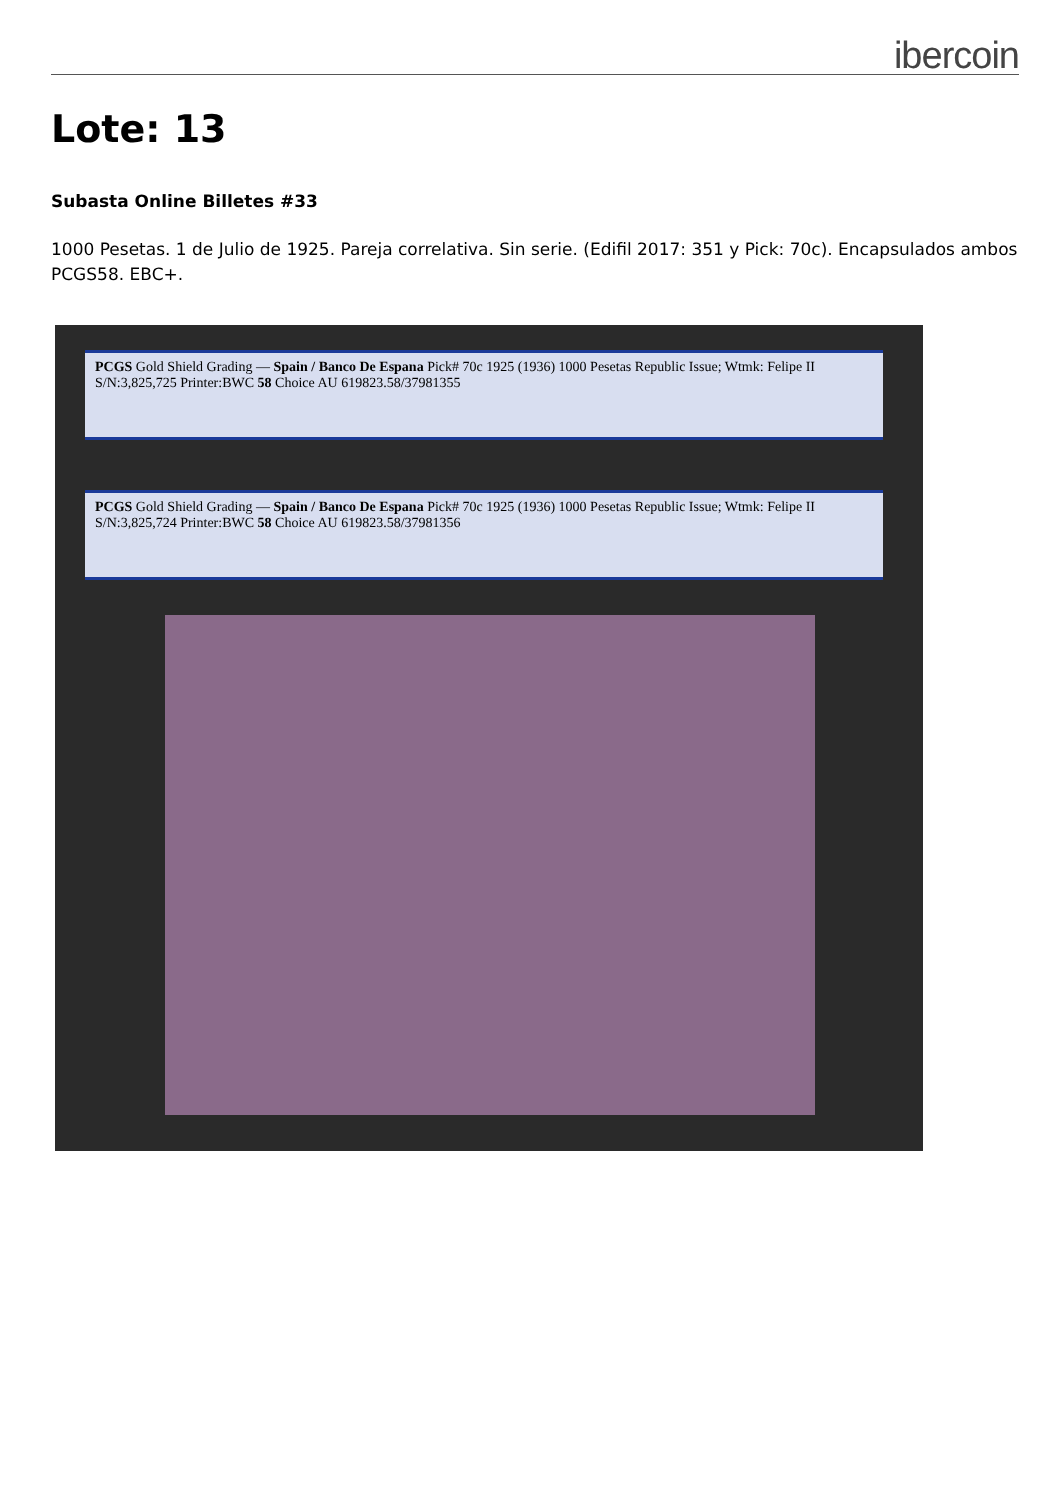ibercoin
Lote: 13
Subasta Online Billetes #33
1000 Pesetas. 1 de Julio de 1925. Pareja correlativa. Sin serie. (Edifil 2017: 351 y Pick: 70c). Encapsulados ambos PCGS58. EBC+.
PCGS Gold Shield Grading — Spain / Banco De Espana Pick# 70c 1925 (1936) 1000 Pesetas Republic Issue; Wtmk: Felipe II S/N:3,825,725 Printer:BWC 58 Choice AU 619823.58/37981355
PCGS Gold Shield Grading — Spain / Banco De Espana Pick# 70c 1925 (1936) 1000 Pesetas Republic Issue; Wtmk: Felipe II S/N:3,825,724 Printer:BWC 58 Choice AU 619823.58/37981356